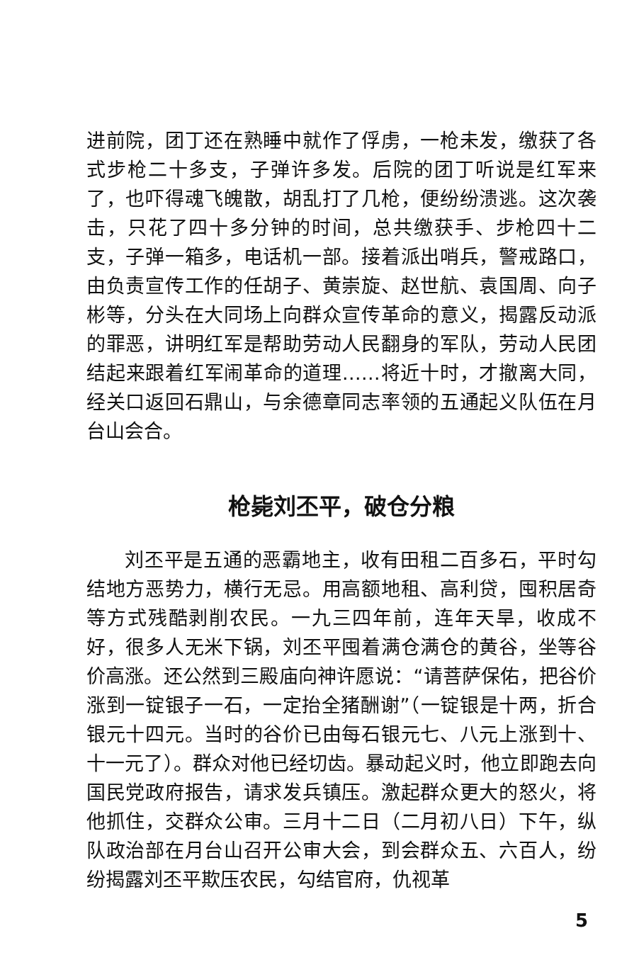进前院，团丁还在熟睡中就作了俘虏，一枪未发，缴获了各式步枪二十多支，子弹许多发。后院的团丁听说是红军来了，也吓得魂飞魄散，胡乱打了几枪，便纷纷溃逃。这次袭击，只花了四十多分钟的时间，总共缴获手、步枪四十二支，子弹一箱多，电话机一部。接着派出哨兵，警戒路口，由负责宣传工作的任胡子、黄崇旋、赵世航、袁国周、向子彬等，分头在大同场上向群众宣传革命的意义，揭露反动派的罪恶，讲明红军是帮助劳动人民翻身的军队，劳动人民团结起来跟着红军闹革命的道理……将近十时，才撤离大同，经关口返回石鼎山，与余德章同志率领的五通起义队伍在月台山会合。
枪毙刘丕平，破仓分粮
刘丕平是五通的恶霸地主，收有田租二百多石，平时勾结地方恶势力，横行无忌。用高额地租、高利贷，囤积居奇等方式残酷剥削农民。一九三四年前，连年天旱，收成不好，很多人无米下锅，刘丕平囤着满仓满仓的黄谷，坐等谷价高涨。还公然到三殿庙向神许愿说：“请菩萨保佑，把谷价涨到一锭银子一石，一定抬全猪酬谢”（一锭银是十两，折合银元十四元。当时的谷价已由每石银元七、八元上涨到十、十一元了）。群众对他已经切齿。暴动起义时，他立即跑去向国民党政府报告，请求发兵镇压。激起群众更大的怒火，将他抓住，交群众公审。三月十二日（二月初八日）下午，纵队政治部在月台山召开公审大会，到会群众五、六百人，纷纷揭露刘丕平欺压农民，勾结官府，仇视革
5